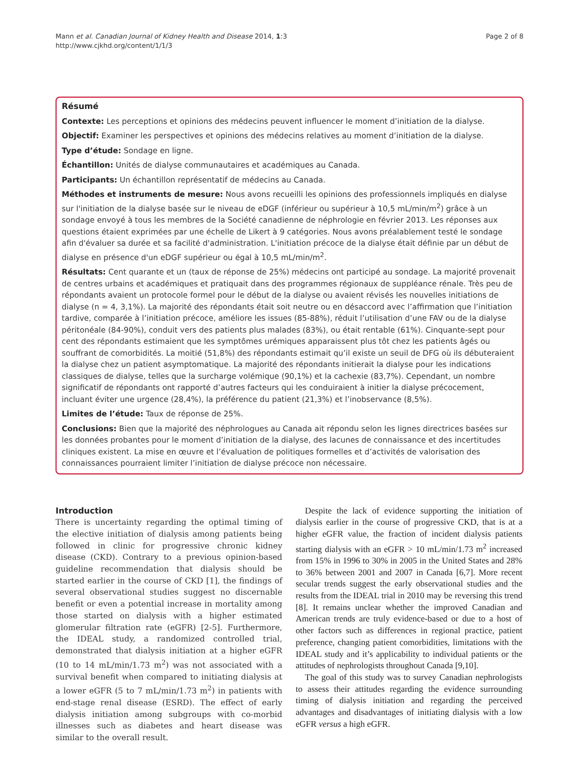Mann et al. Canadian Journal of Kidney Health and Disease 2014, 1:3
http://www.cjkhd.org/content/1/1/3
Page 2 of 8
Résumé
Contexte: Les perceptions et opinions des médecins peuvent influencer le moment d’initiation de la dialyse.
Objectif: Examiner les perspectives et opinions des médecins relatives au moment d’initiation de la dialyse.
Type d’étude: Sondage en ligne.
Échantillon: Unités de dialyse communautaires et académiques au Canada.
Participants: Un échantillon représentatif de médecins au Canada.
Méthodes et instruments de mesure: Nous avons recueilli les opinions des professionnels impliqués en dialyse sur l'initiation de la dialyse basée sur le niveau de eDGF (inférieur ou supérieur à 10,5 mL/min/m<sup>2</sup>) grâce à un sondage envoyé à tous les membres de la Société canadienne de néphrologie en février 2013. Les réponses aux questions étaient exprimées par une échelle de Likert à 9 catégories. Nous avons préalablement testé le sondage afin d'évaluer sa durée et sa facilité d'administration. L'initiation précoce de la dialyse était définie par un début de dialyse en présence d'un eDGF supérieur ou égal à 10,5 mL/min/m<sup>2</sup>.
Résultats: Cent quarante et un (taux de réponse de 25%) médecins ont participé au sondage. La majorité provenait de centres urbains et académiques et pratiquait dans des programmes régionaux de suppléance rénale. Très peu de répondants avaient un protocole formel pour le début de la dialyse ou avaient révisés les nouvelles initiations de dialyse (n = 4, 3,1%). La majorité des répondants était soit neutre ou en désaccord avec l’affirmation que l’initiation tardive, comparée à l’initiation précoce, améliore les issues (85-88%), réduit l’utilisation d’une FAV ou de la dialyse péritonéale (84-90%), conduit vers des patients plus malades (83%), ou était rentable (61%). Cinquante-sept pour cent des répondants estimaient que les symptômes urémiques apparaissent plus tôt chez les patients âgés ou souffrant de comorbidités. La moitié (51,8%) des répondants estimait qu’il existe un seuil de DFG où ils débuteraient la dialyse chez un patient asymptomatique. La majorité des répondants initierait la dialyse pour les indications classiques de dialyse, telles que la surcharge volémique (90,1%) et la cachexie (83,7%). Cependant, un nombre significatif de répondants ont rapporté d’autres facteurs qui les conduiraient à initier la dialyse précocement, incluant éviter une urgence (28,4%), la préférence du patient (21,3%) et l’inobservance (8,5%).
Limites de l’étude: Taux de réponse de 25%.
Conclusions: Bien que la majorité des néphrologues au Canada ait répondu selon les lignes directrices basées sur les données probantes pour le moment d’initiation de la dialyse, des lacunes de connaissance et des incertitudes cliniques existent. La mise en œuvre et l’évaluation de politiques formelles et d’activités de valorisation des connaissances pourraient limiter l’initiation de dialyse précoce non nécessaire.
Introduction
There is uncertainty regarding the optimal timing of the elective initiation of dialysis among patients being followed in clinic for progressive chronic kidney disease (CKD). Contrary to a previous opinion-based guideline recommendation that dialysis should be started earlier in the course of CKD [1], the findings of several observational studies suggest no discernable benefit or even a potential increase in mortality among those started on dialysis with a higher estimated glomerular filtration rate (eGFR) [2-5]. Furthermore, the IDEAL study, a randomized controlled trial, demonstrated that dialysis initiation at a higher eGFR (10 to 14 mL/min/1.73 m<sup>2</sup>) was not associated with a survival benefit when compared to initiating dialysis at a lower eGFR (5 to 7 mL/min/1.73 m<sup>2</sup>) in patients with end-stage renal disease (ESRD). The effect of early dialysis initiation among subgroups with co-morbid illnesses such as diabetes and heart disease was similar to the overall result.
Despite the lack of evidence supporting the initiation of dialysis earlier in the course of progressive CKD, that is at a higher eGFR value, the fraction of incident dialysis patients starting dialysis with an eGFR > 10 mL/min/1.73 m<sup>2</sup> increased from 15% in 1996 to 30% in 2005 in the United States and 28% to 36% between 2001 and 2007 in Canada [6,7]. More recent secular trends suggest the early observational studies and the results from the IDEAL trial in 2010 may be reversing this trend [8]. It remains unclear whether the improved Canadian and American trends are truly evidence-based or due to a host of other factors such as differences in regional practice, patient preference, changing patient comorbidities, limitations with the IDEAL study and it’s applicability to individual patients or the attitudes of nephrologists throughout Canada [9,10].
The goal of this study was to survey Canadian nephrologists to assess their attitudes regarding the evidence surrounding timing of dialysis initiation and regarding the perceived advantages and disadvantages of initiating dialysis with a low eGFR versus a high eGFR.